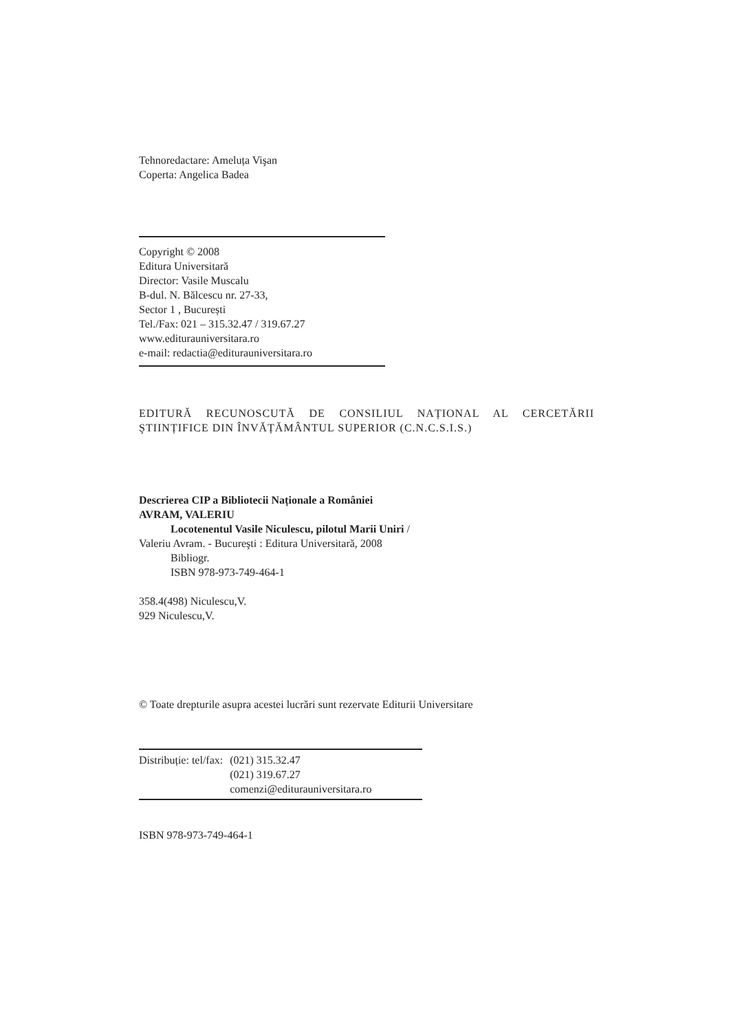Tehnoredactare: Ameluța Vişan
Coperta: Angelica Badea
Copyright © 2008
Editura Universitară
Director: Vasile Muscalu
B-dul. N. Bălcescu nr. 27-33,
Sector 1 , București
Tel./Fax: 021 – 315.32.47 / 319.67.27
www.editurauniversitara.ro
e-mail: redactia@editurauniversitara.ro
EDITURĂ RECUNOSCUTĂ DE CONSILIUL NAȚIONAL AL CERCETĂRII ŞTIINȚIFICE DIN ÎNVĂȚĂMÂNTUL SUPERIOR (C.N.C.S.I.S.)
Descrierea CIP a Bibliotecii Naționale a României
AVRAM, VALERIU
Locotenentul Vasile Niculescu, pilotul Marii Uniri /
Valeriu Avram. - Bucureşti : Editura Universitară, 2008
Bibliogr.
ISBN 978-973-749-464-1
358.4(498) Niculescu,V.
929 Niculescu,V.
© Toate drepturile asupra acestei lucrări sunt rezervate Editurii Universitare
| Distribuție: tel/fax: | (021) 315.32.47 |
| | (021) 319.67.27 |
| | comenzi@editurauniversitara.ro |
ISBN 978-973-749-464-1